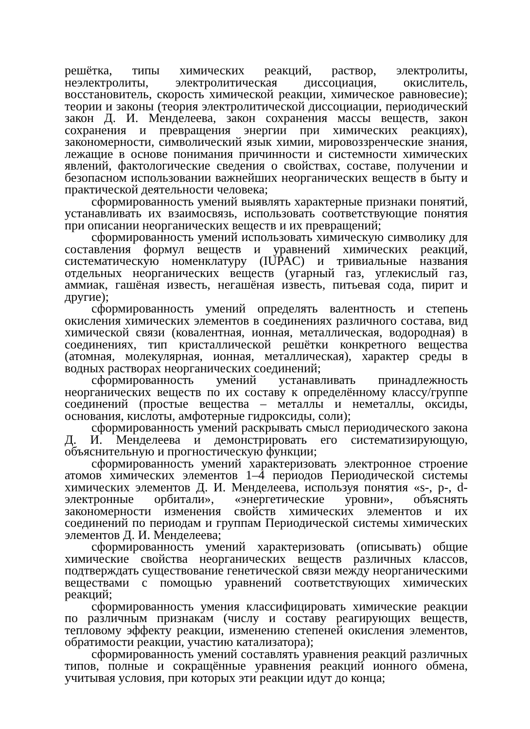решётка, типы химических реакций, раствор, электролиты, неэлектролиты, электролитическая диссоциация, окислитель, восстановитель, скорость химической реакции, химическое равновесие); теории и законы (теория электролитической диссоциации, периодический закон Д. И. Менделеева, закон сохранения массы веществ, закон сохранения и превращения энергии при химических реакциях), закономерности, символический язык химии, мировоззренческие знания, лежащие в основе понимания причинности и системности химических явлений, фактологические сведения о свойствах, составе, получении и безопасном использовании важнейших неорганических веществ в быту и практической деятельности человека;
сформированность умений выявлять характерные признаки понятий, устанавливать их взаимосвязь, использовать соответствующие понятия при описании неорганических веществ и их превращений;
сформированность умений использовать химическую символику для составления формул веществ и уравнений химических реакций, систематическую номенклатуру (IUPAC) и тривиальные названия отдельных неорганических веществ (угарный газ, углекислый газ, аммиак, гашёная известь, негашёная известь, питьевая сода, пирит и другие);
сформированность умений определять валентность и степень окисления химических элементов в соединениях различного состава, вид химической связи (ковалентная, ионная, металлическая, водородная) в соединениях, тип кристаллической решётки конкретного вещества (атомная, молекулярная, ионная, металлическая), характер среды в водных растворах неорганических соединений;
сформированность умений устанавливать принадлежность неорганических веществ по их составу к определённому классу/группе соединений (простые вещества – металлы и неметаллы, оксиды, основания, кислоты, амфотерные гидроксиды, соли);
сформированность умений раскрывать смысл периодического закона Д. И. Менделеева и демонстрировать его систематизирующую, объяснительную и прогностическую функции;
сформированность умений характеризовать электронное строение атомов химических элементов 1–4 периодов Периодической системы химических элементов Д. И. Менделеева, используя понятия «s-, p-, d-электронные орбитали», «энергетические уровни», объяснять закономерности изменения свойств химических элементов и их соединений по периодам и группам Периодической системы химических элементов Д. И. Менделеева;
сформированность умений характеризовать (описывать) общие химические свойства неорганических веществ различных классов, подтверждать существование генетической связи между неорганическими веществами с помощью уравнений соответствующих химических реакций;
сформированность умения классифицировать химические реакции по различным признакам (числу и составу реагирующих веществ, тепловому эффекту реакции, изменению степеней окисления элементов, обратимости реакции, участию катализатора);
сформированность умений составлять уравнения реакций различных типов, полные и сокращённые уравнения реакций ионного обмена, учитывая условия, при которых эти реакции идут до конца;